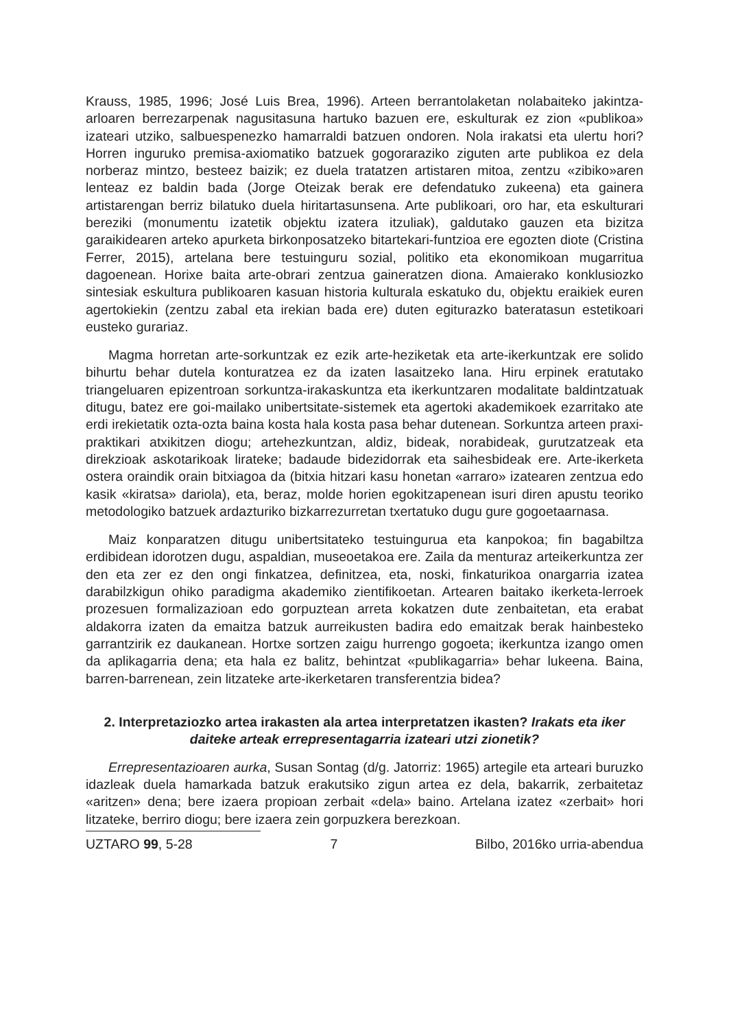Krauss, 1985, 1996; José Luis Brea, 1996). Arteen berrantolaketan nolabaiteko jakintza-arloaren berrezarpenak nagusitasuna hartuko bazuen ere, eskulturak ez zion «publikoa» izateari utziko, salbuespenezko hamarraldi batzuen ondoren. Nola irakatsi eta ulertu hori? Horren inguruko premisa-axiomatiko batzuek gogoraraziko ziguten arte publikoa ez dela norberaz mintzo, besteez baizik; ez duela tratatzen artistaren mitoa, zentzu «zibiko»aren lenteaz ez baldin bada (Jorge Oteizak berak ere defendatuko zukeena) eta gainera artistarengan berriz bilatuko duela hiritartasunsena. Arte publikoari, oro har, eta eskulturari bereziki (monumentu izatetik objektu izatera itzuliak), galdutako gauzen eta bizitza garaikidearen arteko apurketa birkonposatzeko bitartekari-funtzioa ere egozten diote (Cristina Ferrer, 2015), artelana bere testuinguru sozial, politiko eta ekonomikoan mugarritua dagoenean. Horixe baita arte-obrari zentzua gaineratzen diona. Amaierako konklusiozko sintesiak eskultura publikoaren kasuan historia kulturala eskatuko du, objektu eraikiek euren agertokiekin (zentzu zabal eta irekian bada ere) duten egiturazko bateratasun estetikoari eusteko gurariaz.
Magma horretan arte-sorkuntzak ez ezik arte-heziketak eta arte-ikerkuntzak ere solido bihurtu behar dutela konturatzea ez da izaten lasaitzeko lana. Hiru erpinek eratutako triangeluaren epizentroan sorkuntza-irakaskuntza eta ikerkuntzaren modalitate baldintzatuak ditugu, batez ere goi-mailako unibertsitate-sistemek eta agertoki akademikoek ezarritako ate erdi irekietatik ozta-ozta baina kosta hala kosta pasa behar dutenean. Sorkuntza arteen praxi-praktikari atxikitzen diogu; artehezkuntzan, aldiz, bideak, norabideak, gurutzatzeak eta direkzioak askotarikoak lirateke; badaude bidezidorrak eta saihesbideak ere. Arte-ikerketa ostera oraindik orain bitxiagoa da (bitxia hitzari kasu honetan «arraro» izatearen zentzua edo kasik «kiratsa» dariola), eta, beraz, molde horien egokitzapenean isuri diren apustu teoriko metodologiko batzuek ardazturiko bizkarrezurretan txertatuko dugu gure gogoetaarnasa.
Maiz konparatzen ditugu unibertsitateko testuingurua eta kanpokoa; fin bagabiltza erdibidean idorotzen dugu, aspaldian, museoetakoa ere. Zaila da menturaz arteikerkuntza zer den eta zer ez den ongi finkatzea, definitzea, eta, noski, finkaturikoa onargarria izatea darabilzkigun ohiko paradigma akademiko zientifikoetan. Artearen baitako ikerketa-lerroek prozesuen formalizazioan edo gorpuztean arreta kokatzen dute zenbaitetan, eta erabat aldakorra izaten da emaitza batzuk aurreikusten badira edo emaitzak berak hainbesteko garrantzirik ez daukanean. Hortxe sortzen zaigu hurrengo gogoeta; ikerkuntza izango omen da aplikagarria dena; eta hala ez balitz, behintzat «publikagarria» behar lukeena. Baina, barren-barrenean, zein litzateke arte-ikerketaren transferentzia bidea?
2. Interpretaziozko artea irakasten ala artea interpretatzen ikasten? Irakats eta iker daiteke arteak errepresentagarria izateari utzi zionetik?
Errepresentazioaren aurka, Susan Sontag (d/g. Jatorriz: 1965) artegile eta arteari buruzko idazleak duela hamarkada batzuk erakutsiko zigun artea ez dela, bakarrik, zerbaitetaz «aritzen» dena; bere izaera propioan zerbait «dela» baino. Artelana izatez «zerbait» hori litzateke, berriro diogu; bere izaera zein gorpuzkera berezkoan.
UZTARO 99, 5-28 7 Bilbo, 2016ko urria-abendua